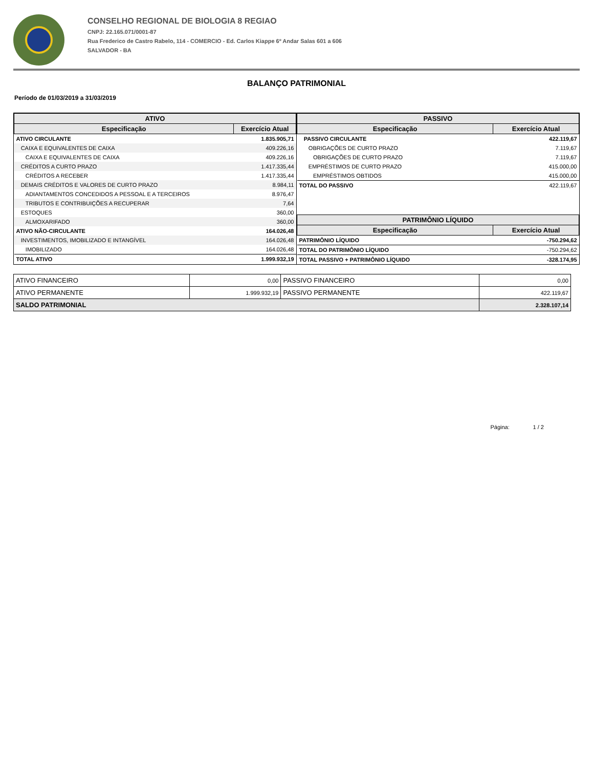CONSELHO REGIONAL DE BIOLOGIA 8 REGIAO
CNPJ: 22.165.071/0001-87
Rua Frederico de Castro Rabelo, 114 - COMERCIO - Ed. Carlos Kiappe 6º Andar Salas 601 a 606
SALVADOR - BA
BALANÇO PATRIMONIAL
Período de 01/03/2019 a 31/03/2019
| ATIVO | |
| --- | --- |
| Especificação | Exercício Atual |
| ATIVO CIRCULANTE | 1.835.905,71 |
| CAIXA E EQUIVALENTES DE CAIXA | 409.226,16 |
| CAIXA E EQUIVALENTES DE CAIXA | 409.226,16 |
| CRÉDITOS A CURTO PRAZO | 1.417.335,44 |
| CRÉDITOS A RECEBER | 1.417.335,44 |
| DEMAIS CRÉDITOS E VALORES DE CURTO PRAZO | 8.984,11 |
| ADIANTAMENTOS CONCEDIDOS A PESSOAL E A TERCEIROS | 8.976,47 |
| TRIBUTOS E CONTRIBUIÇÕES A RECUPERAR | 7,64 |
| ESTOQUES | 360,00 |
| ALMOXARIFADO | 360,00 |
| ATIVO NÃO-CIRCULANTE | 164.026,48 |
| INVESTIMENTOS, IMOBILIZADO E INTANGÍVEL | 164.026,48 |
| IMOBILIZADO | 164.026,48 |
| TOTAL ATIVO | 1.999.932,19 |
| PASSIVO | |
| --- | --- |
| Especificação | Exercício Atual |
| PASSIVO CIRCULANTE | 422.119,67 |
| OBRIGAÇÕES DE CURTO PRAZO | 7.119,67 |
| OBRIGAÇÕES DE CURTO PRAZO | 7.119,67 |
| EMPRÉSTIMOS DE CURTO PRAZO | 415.000,00 |
| EMPRÉSTIMOS OBTIDOS | 415.000,00 |
| TOTAL DO PASSIVO | 422.119,67 |
| PATRIMÔNIO LÍQUIDO | |
| Especificação | Exercício Atual |
| PATRIMÔNIO LÍQUIDO | -750.294,62 |
| TOTAL DO PATRIMÔNIO LÍQUIDO | -750.294,62 |
| TOTAL PASSIVO + PATRIMÔNIO LÍQUIDO | -328.174,95 |
| ATIVO FINANCEIRO | 0,00 | PASSIVO FINANCEIRO | 0,00 |
| ATIVO PERMANENTE | 1.999.932,19 | PASSIVO PERMANENTE | 422.119,67 |
| SALDO PATRIMONIAL | | | 2.328.107,14 |
Página: 1 / 2